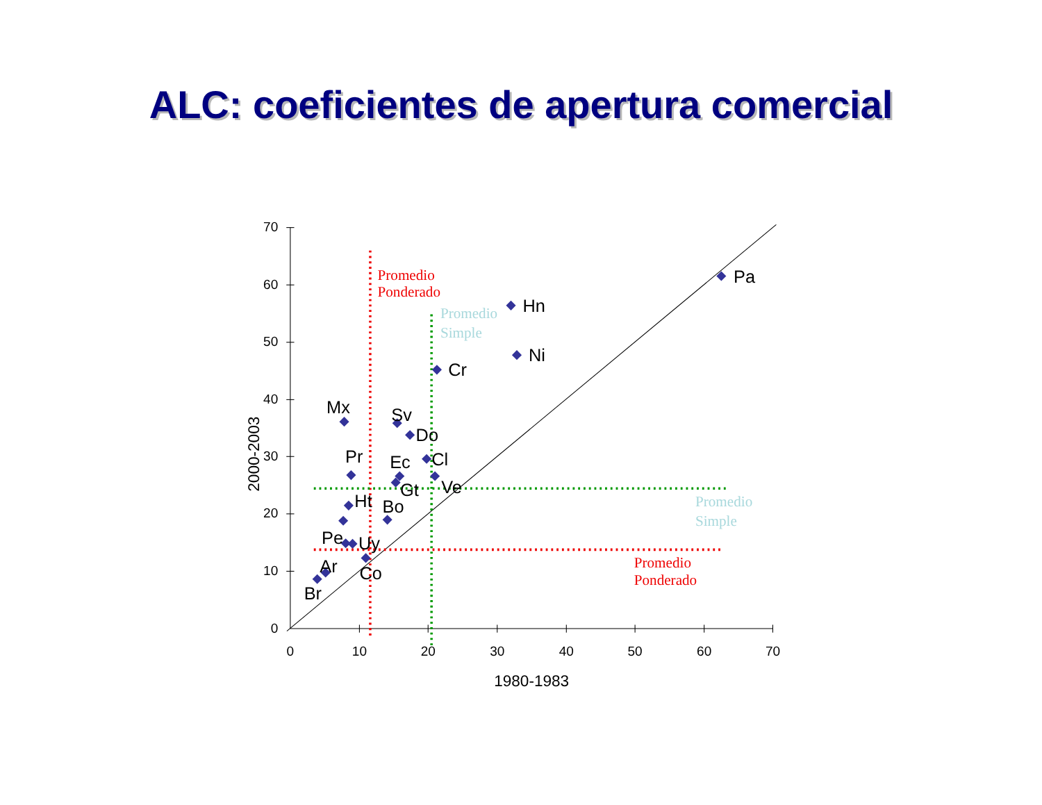ALC: coeficientes de apertura comercial
70
60
50
40
30
20
10
0
0
10
20
30
40
50
60
70
1980-1983
2000-2003
Pa
Hn
Ni
Cr
Mx
Sv
Do
Cl
Pr
Ec
Ve
Gt
Ht
Bo
Pe
Uy
Ar
Co
Br
Promedio
Ponderado
Promedio
Simple
Promedio
Simple
Promedio
Ponderado